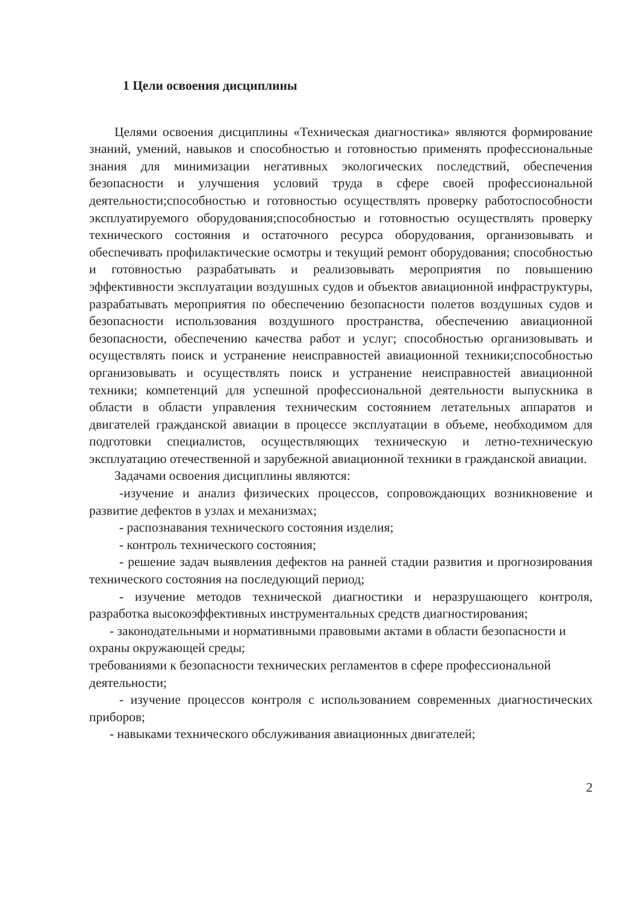1 Цели освоения дисциплины
Целями освоения дисциплины «Техническая диагностика» являются формирование знаний, умений, навыков и способностью и готовностью применять профессиональные знания для минимизации негативных экологических последствий, обеспечения безопасности и улучшения условий труда в сфере своей профессиональной деятельности;способностью и готовностью осуществлять проверку работоспособности эксплуатируемого оборудования;способностью и готовностью осуществлять проверку технического состояния и остаточного ресурса оборудования, организовывать и обеспечивать профилактические осмотры и текущий ремонт оборудования; способностью и готовностью разрабатывать и реализовывать мероприятия по повышению эффективности эксплуатации воздушных судов и объектов авиационной инфраструктуры, разрабатывать мероприятия по обеспечению безопасности полетов воздушных судов и безопасности использования воздушного пространства, обеспечению авиационной безопасности, обеспечению качества работ и услуг; способностью организовывать и осуществлять поиск и устранение неисправностей авиационной техники;способностью организовывать и осуществлять поиск и устранение неисправностей авиационной техники; компетенций для успешной профессиональной деятельности выпускника в области в области управления техническим состоянием летательных аппаратов и двигателей гражданской авиации в процессе эксплуатации в объеме, необходимом для подготовки специалистов, осуществляющих техническую и летно-техническую эксплуатацию отечественной и зарубежной авиационной техники в гражданской авиации.
Задачами освоения дисциплины являются:
-изучение и анализ физических процессов, сопровождающих возникновение и развитие дефектов в узлах и механизмах;
- распознавания технического состояния изделия;
- контроль технического состояния;
- решение задач выявления дефектов на ранней стадии развития и прогнозирования технического состояния на последующий период;
- изучение методов технической диагностики и неразрушающего контроля, разработка высокоэффективных инструментальных средств диагностирования;
- законодательными и нормативными правовыми актами в области безопасности и охраны окружающей среды;
требованиями к безопасности технических регламентов в сфере профессиональной деятельности;
- изучение процессов контроля с использованием современных диагностических приборов;
- навыками технического обслуживания авиационных двигателей;
2